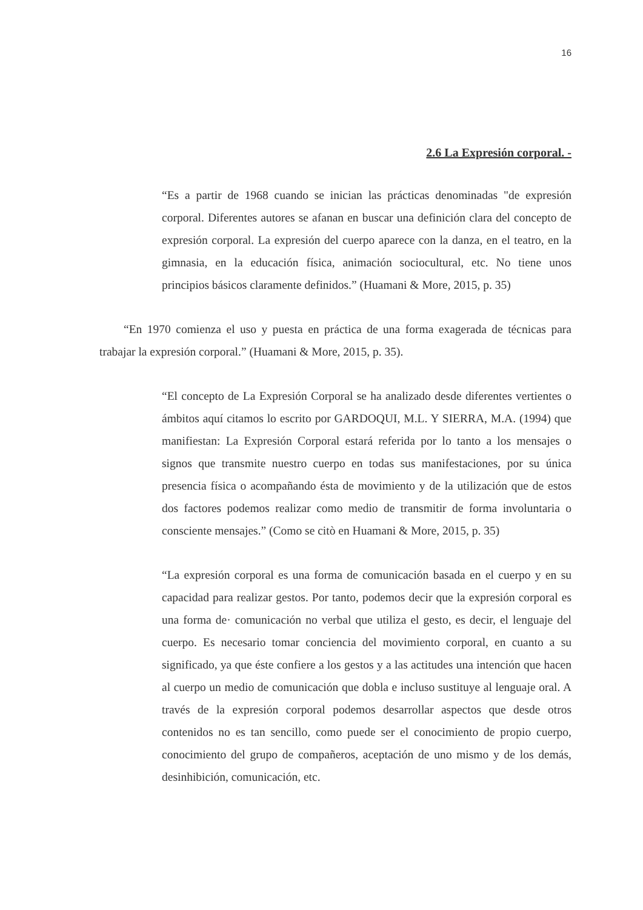16
2.6 La Expresión corporal. -
“Es a partir de 1968 cuando se inician las prácticas denominadas "de expresión corporal. Diferentes autores se afanan en buscar una definición clara del concepto de expresión corporal. La expresión del cuerpo aparece con la danza, en el teatro, en la gimnasia, en la educación física, animación sociocultural, etc. No tiene unos principios básicos claramente definidos.” (Huamani & More, 2015, p. 35)
“En 1970 comienza el uso y puesta en práctica de una forma exagerada de técnicas para trabajar la expresión corporal.” (Huamani & More, 2015, p. 35).
“El concepto de La Expresión Corporal se ha analizado desde diferentes vertientes o ámbitos aquí citamos lo escrito por GARDOQUI, M.L. Y SIERRA, M.A. (1994) que manifiestan: La Expresión Corporal estará referida por lo tanto a los mensajes o signos que transmite nuestro cuerpo en todas sus manifestaciones, por su única presencia física o acompañando ésta de movimiento y de la utilización que de estos dos factores podemos realizar como medio de transmitir de forma involuntaria o consciente mensajes.” (Como se citò en Huamani & More, 2015, p. 35)
“La expresión corporal es una forma de comunicación basada en el cuerpo y en su capacidad para realizar gestos. Por tanto, podemos decir que la expresión corporal es una forma de· comunicación no verbal que utiliza el gesto, es decir, el lenguaje del cuerpo. Es necesario tomar conciencia del movimiento corporal, en cuanto a su significado, ya que éste confiere a los gestos y a las actitudes una intención que hacen al cuerpo un medio de comunicación que dobla e incluso sustituye al lenguaje oral. A través de la expresión corporal podemos desarrollar aspectos que desde otros contenidos no es tan sencillo, como puede ser el conocimiento de propio cuerpo, conocimiento del grupo de compañeros, aceptación de uno mismo y de los demás, desinhibición, comunicación, etc.